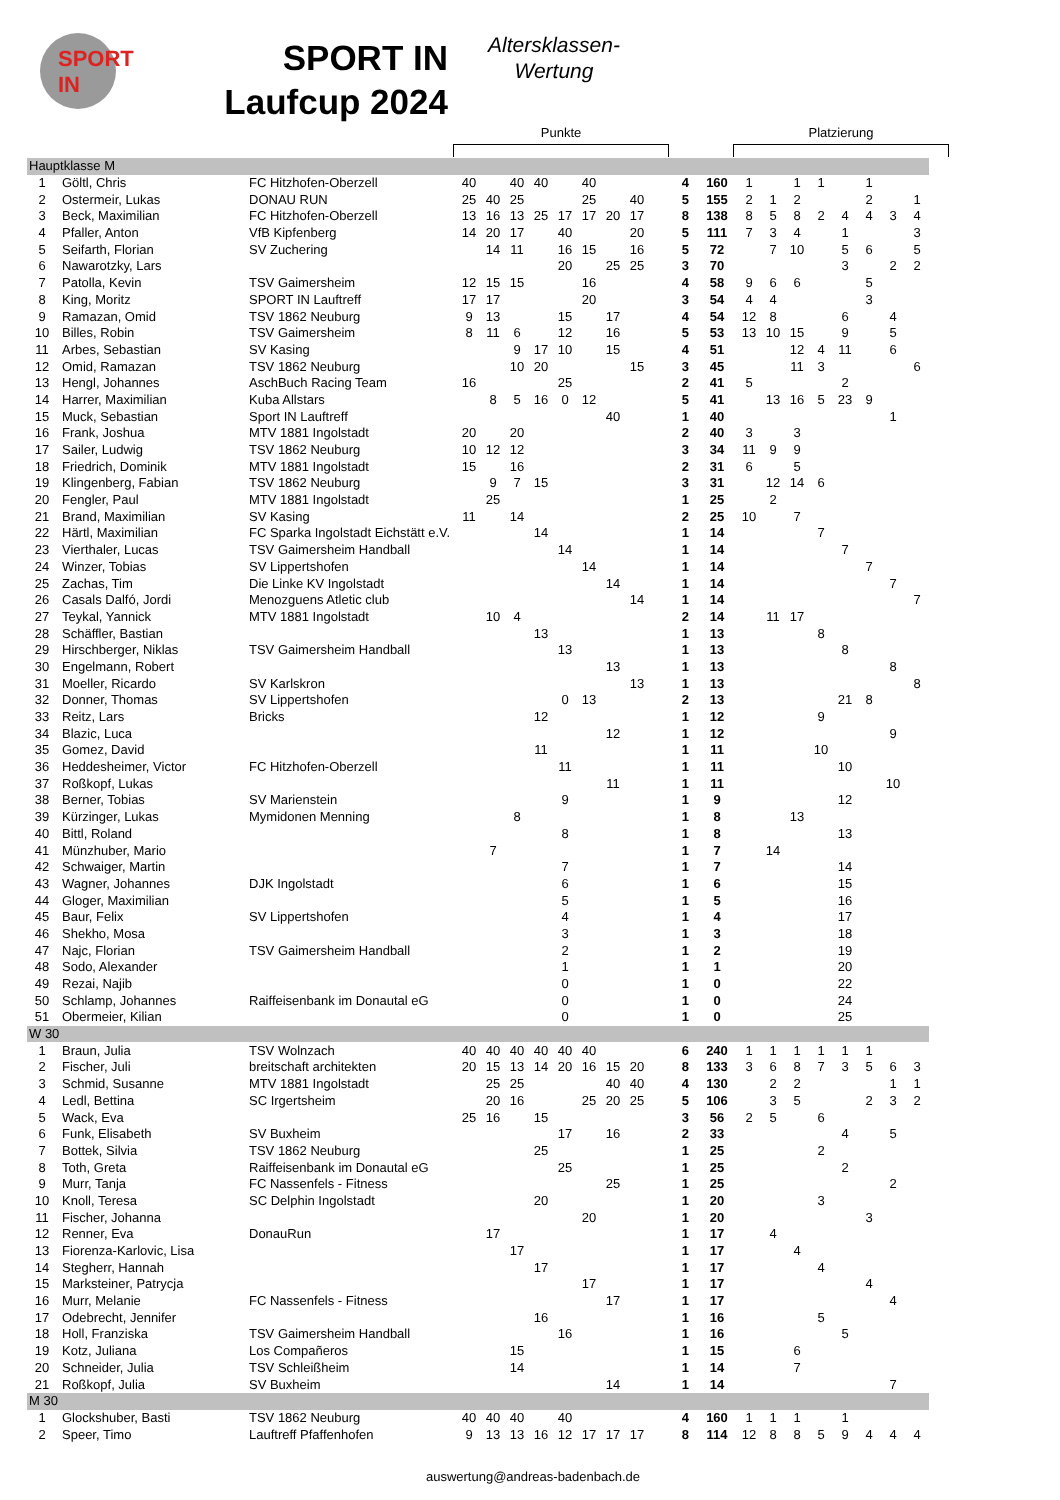SPORT IN
SPORT IN
Laufcup 2024
Altersklassen-
Wertung
Punkte Platzierung
| Hauptklasse M | | | | | | | | | | | | | | | | | | | | |
| 1 | Göltl, Chris | FC Hitzhofen-Oberzell | 40 | | 40 | 40 | | 40 | | | 4 | 160 | 1 | | 1 | 1 | | 1 | | |
| 2 | Ostermeir, Lukas | DONAU RUN | 25 | 40 | 25 | | | 25 | | 40 | 5 | 155 | 2 | 1 | 2 | | | 2 | | 1 |
| 3 | Beck, Maximilian | FC Hitzhofen-Oberzell | 13 | 16 | 13 | 25 | 17 | 17 | 20 | 17 | 8 | 138 | 8 | 5 | 8 | 2 | 4 | 4 | 3 | 4 |
| 4 | Pfaller, Anton | VfB Kipfenberg | 14 | 20 | 17 | | 40 | | | 20 | 5 | 111 | 7 | 3 | 4 | | 1 | | | 3 |
| 5 | Seifarth, Florian | SV Zuchering | | 14 | 11 | | 16 | 15 | | 16 | 5 | 72 | | 7 | 10 | | 5 | 6 | | 5 |
| 6 | Nawarotzky, Lars | | | | | | 20 | | 25 | 25 | 3 | 70 | | | | | 3 | | 2 | 2 |
| 7 | Patolla, Kevin | TSV Gaimersheim | 12 | 15 | 15 | | | 16 | | | 4 | 58 | 9 | 6 | 6 | | | 5 | | |
| 8 | King, Moritz | SPORT IN Lauftreff | 17 | 17 | | | | 20 | | | 3 | 54 | 4 | 4 | | | | 3 | | |
| 9 | Ramazan, Omid | TSV 1862 Neuburg | 9 | 13 | | | 15 | | 17 | | 4 | 54 | 12 | 8 | | | 6 | | 4 | |
| 10 | Billes, Robin | TSV Gaimersheim | 8 | 11 | 6 | | 12 | | 16 | | 5 | 53 | 13 | 10 | 15 | | 9 | | 5 | |
| 11 | Arbes, Sebastian | SV Kasing | | | 9 | 17 | 10 | | 15 | | 4 | 51 | | | 12 | 4 | 11 | | 6 | |
| 12 | Omid, Ramazan | TSV 1862 Neuburg | | | 10 | 20 | | | | 15 | 3 | 45 | | | 11 | 3 | | | | 6 |
| 13 | Hengl, Johannes | AschBuch Racing Team | 16 | | | | 25 | | | | 2 | 41 | 5 | | | | 2 | | | |
| 14 | Harrer, Maximilian | Kuba Allstars | | 8 | 5 | 16 | 0 | 12 | | | 5 | 41 | | 13 | 16 | 5 | 23 | 9 | | |
| 15 | Muck, Sebastian | Sport IN Lauftreff | | | | | | | 40 | | 1 | 40 | | | | | | | 1 | |
| 16 | Frank, Joshua | MTV 1881 Ingolstadt | 20 | | 20 | | | | | | 2 | 40 | 3 | | 3 | | | | | |
| 17 | Sailer, Ludwig | TSV 1862 Neuburg | 10 | 12 | 12 | | | | | | 3 | 34 | 11 | 9 | 9 | | | | | |
| 18 | Friedrich, Dominik | MTV 1881 Ingolstadt | 15 | | 16 | | | | | | 2 | 31 | 6 | | 5 | | | | | |
| 19 | Klingenberg, Fabian | TSV 1862 Neuburg | | 9 | 7 | 15 | | | | | 3 | 31 | | 12 | 14 | 6 | | | | |
| 20 | Fengler, Paul | MTV 1881 Ingolstadt | | 25 | | | | | | | 1 | 25 | | 2 | | | | | | |
| 21 | Brand, Maximilian | SV Kasing | 11 | | 14 | | | | | | 2 | 25 | 10 | | 7 | | | | | |
| 22 | Härtl, Maximilian | FC Sparka Ingolstadt Eichstätt e.V. | | | | 14 | | | | | 1 | 14 | | | | 7 | | | | |
| 23 | Vierthaler, Lucas | TSV Gaimersheim Handball | | | | | 14 | | | | 1 | 14 | | | | | 7 | | | |
| 24 | Winzer, Tobias | SV Lippertshofen | | | | | | 14 | | | 1 | 14 | | | | | | 7 | | |
| 25 | Zachas, Tim | Die Linke KV Ingolstadt | | | | | | | 14 | | 1 | 14 | | | | | | | 7 | |
| 26 | Casals Dalfó, Jordi | Menozguens Atletic club | | | | | | | | 14 | 1 | 14 | | | | | | | | 7 |
| 27 | Teykal, Yannick | MTV 1881 Ingolstadt | | 10 | 4 | | | | | | 2 | 14 | | 11 | 17 | | | | | |
| 28 | Schäffler, Bastian | | | | | 13 | | | | | 1 | 13 | | | | 8 | | | | |
| 29 | Hirschberger, Niklas | TSV Gaimersheim Handball | | | | | 13 | | | | 1 | 13 | | | | | 8 | | | |
| 30 | Engelmann, Robert | | | | | | | | 13 | | 1 | 13 | | | | | | | 8 | |
| 31 | Moeller, Ricardo | SV Karlskron | | | | | | | | 13 | 1 | 13 | | | | | | | | 8 |
| 32 | Donner, Thomas | SV Lippertshofen | | | | | 0 | 13 | | | 2 | 13 | | | | | 21 | 8 | | |
| 33 | Reitz, Lars | Bricks | | | | 12 | | | | | 1 | 12 | | | | 9 | | | | |
| 34 | Blazic, Luca | | | | | | | | 12 | | 1 | 12 | | | | | | | 9 | |
| 35 | Gomez, David | | | | | 11 | | | | | 1 | 11 | | | | 10 | | | | |
| 36 | Heddesheimer, Victor | FC Hitzhofen-Oberzell | | | | | 11 | | | | 1 | 11 | | | | | 10 | | | |
| 37 | Roßkopf, Lukas | | | | | | | | 11 | | 1 | 11 | | | | | | | 10 | |
| 38 | Berner, Tobias | SV Marienstein | | | | | 9 | | | | 1 | 9 | | | | | 12 | | | |
| 39 | Kürzinger, Lukas | Mymidonen Menning | | | 8 | | | | | | 1 | 8 | | | 13 | | | | | |
| 40 | Bittl, Roland | | | | | | 8 | | | | 1 | 8 | | | | | 13 | | | |
| 41 | Münzhuber, Mario | | | 7 | | | | | | | 1 | 7 | | 14 | | | | | | |
| 42 | Schwaiger, Martin | | | | | | 7 | | | | 1 | 7 | | | | | 14 | | | |
| 43 | Wagner, Johannes | DJK Ingolstadt | | | | | 6 | | | | 1 | 6 | | | | | 15 | | | |
| 44 | Gloger, Maximilian | | | | | | 5 | | | | 1 | 5 | | | | | 16 | | | |
| 45 | Baur, Felix | SV Lippertshofen | | | | | 4 | | | | 1 | 4 | | | | | 17 | | | |
| 46 | Shekho, Mosa | | | | | | 3 | | | | 1 | 3 | | | | | 18 | | | |
| 47 | Najc, Florian | TSV Gaimersheim Handball | | | | | 2 | | | | 1 | 2 | | | | | 19 | | | |
| 48 | Sodo, Alexander | | | | | | 1 | | | | 1 | 1 | | | | | 20 | | | |
| 49 | Rezai, Najib | | | | | | 0 | | | | 1 | 0 | | | | | 22 | | | |
| 50 | Schlamp, Johannes | Raiffeisenbank im Donautal eG | | | | | 0 | | | | 1 | 0 | | | | | 24 | | | |
| 51 | Obermeier, Kilian | | | | | | 0 | | | | 1 | 0 | | | | | 25 | | | |
| W 30 | | | | | | | | | | | | | | | | | | | | |
| 1 | Braun, Julia | TSV Wolnzach | 40 | 40 | 40 | 40 | 40 | 40 | | | 6 | 240 | 1 | 1 | 1 | 1 | 1 | 1 | | |
| 2 | Fischer, Juli | breitschaft architekten | 20 | 15 | 13 | 14 | 20 | 16 | 15 | 20 | 8 | 133 | 3 | 6 | 8 | 7 | 3 | 5 | 6 | 3 |
| 3 | Schmid, Susanne | MTV 1881 Ingolstadt | | 25 | 25 | | | | 40 | 40 | 4 | 130 | | 2 | 2 | | | | 1 | 1 |
| 4 | Ledl, Bettina | SC Irgertsheim | | 20 | 16 | | | 25 | 20 | 25 | 5 | 106 | | 3 | 5 | | | 2 | 3 | 2 |
| 5 | Wack, Eva | | 25 | 16 | | 15 | | | | | 3 | 56 | 2 | 5 | | 6 | | | | |
| 6 | Funk, Elisabeth | SV Buxheim | | | | | 17 | | 16 | | 2 | 33 | | | | | 4 | | 5 | |
| 7 | Bottek, Silvia | TSV 1862 Neuburg | | | | 25 | | | | | 1 | 25 | | | | 2 | | | | |
| 8 | Toth, Greta | Raiffeisenbank im Donautal eG | | | | | 25 | | | | 1 | 25 | | | | | 2 | | | |
| 9 | Murr, Tanja | FC Nassenfels - Fitness | | | | | | | 25 | | 1 | 25 | | | | | | | 2 | |
| 10 | Knoll, Teresa | SC Delphin Ingolstadt | | | | 20 | | | | | 1 | 20 | | | | 3 | | | | |
| 11 | Fischer, Johanna | | | | | | | 20 | | | 1 | 20 | | | | | | 3 | | |
| 12 | Renner, Eva | DonauRun | | 17 | | | | | | | 1 | 17 | | 4 | | | | | | |
| 13 | Fiorenza-Karlovic, Lisa | | | | 17 | | | | | | 1 | 17 | | | 4 | | | | | |
| 14 | Stegherr, Hannah | | | | | 17 | | | | | 1 | 17 | | | | 4 | | | | |
| 15 | Marksteiner, Patrycja | | | | | | | 17 | | | 1 | 17 | | | | | | 4 | | |
| 16 | Murr, Melanie | FC Nassenfels - Fitness | | | | | | | 17 | | 1 | 17 | | | | | | | 4 | |
| 17 | Odebrecht, Jennifer | | | | | 16 | | | | | 1 | 16 | | | | 5 | | | | |
| 18 | Holl, Franziska | TSV Gaimersheim Handball | | | | | 16 | | | | 1 | 16 | | | | | 5 | | | |
| 19 | Kotz, Juliana | Los Compañeros | | | 15 | | | | | | 1 | 15 | | | 6 | | | | | |
| 20 | Schneider, Julia | TSV Schleißheim | | | 14 | | | | | | 1 | 14 | | | 7 | | | | | |
| 21 | Roßkopf, Julia | SV Buxheim | | | | | | | 14 | | 1 | 14 | | | | | | | 7 | |
| M 30 | | | | | | | | | | | | | | | | | | | | |
| 1 | Glockshuber, Basti | TSV 1862 Neuburg | 40 | 40 | 40 | | 40 | | | | 4 | 160 | 1 | 1 | 1 | | 1 | | | |
| 2 | Speer, Timo | Lauftreff Pfaffenhofen | 9 | 13 | 13 | 16 | 12 | 17 | 17 | 17 | 8 | 114 | 12 | 8 | 8 | 5 | 9 | 4 | 4 | 4 |
auswertung@andreas-badenbach.de